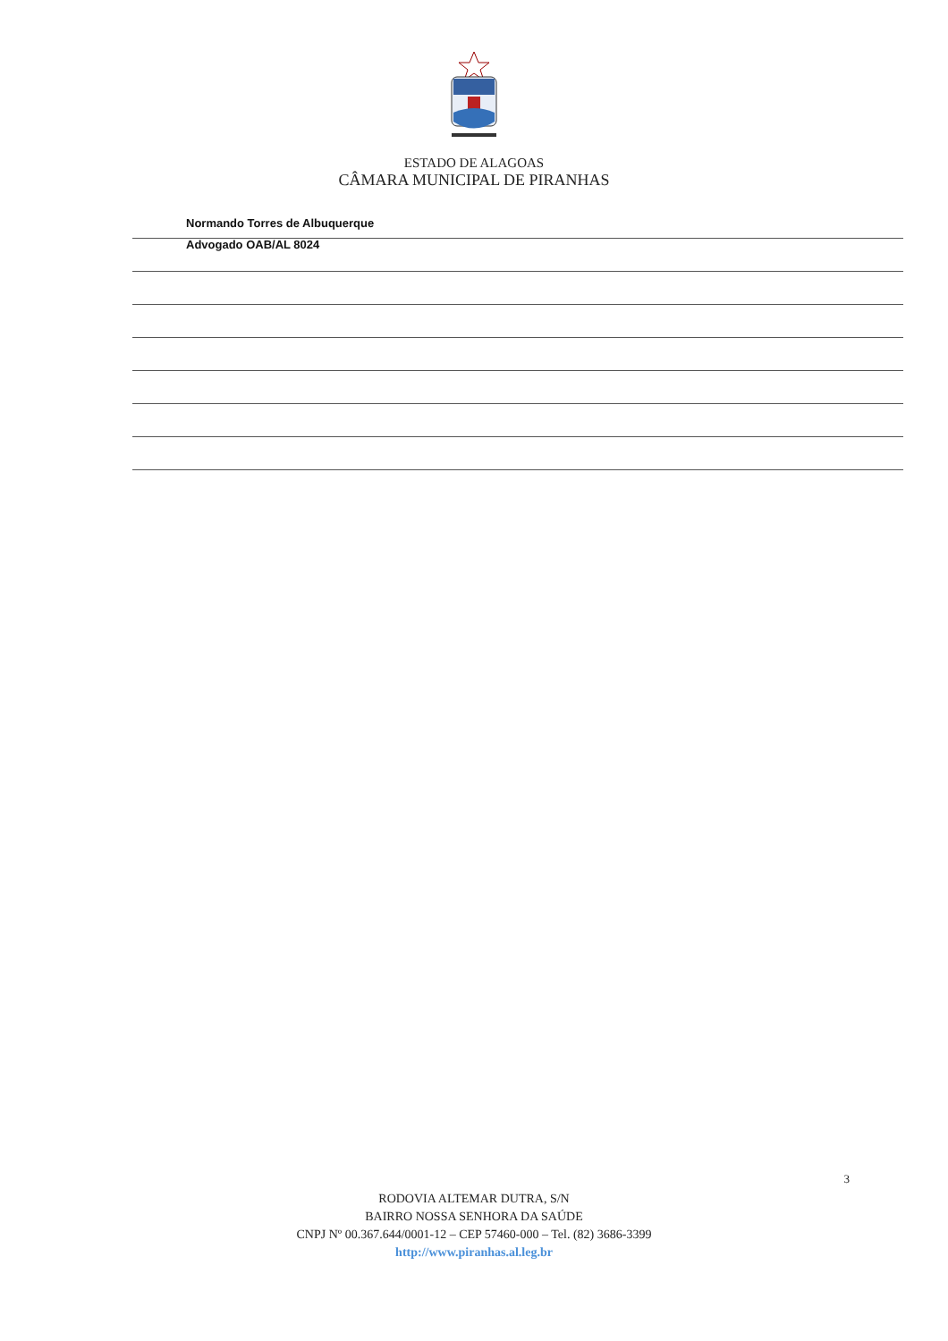ESTADO DE ALAGOAS
CÂMARA MUNICIPAL DE PIRANHAS
Normando Torres de Albuquerque
Advogado OAB/AL 8024
3
RODOVIA ALTEMAR DUTRA, S/N
BAIRRO NOSSA SENHORA DA SAÚDE
CNPJ Nº 00.367.644/0001-12 – CEP 57460-000 – Tel. (82) 3686-3399
http://www.piranhas.al.leg.br